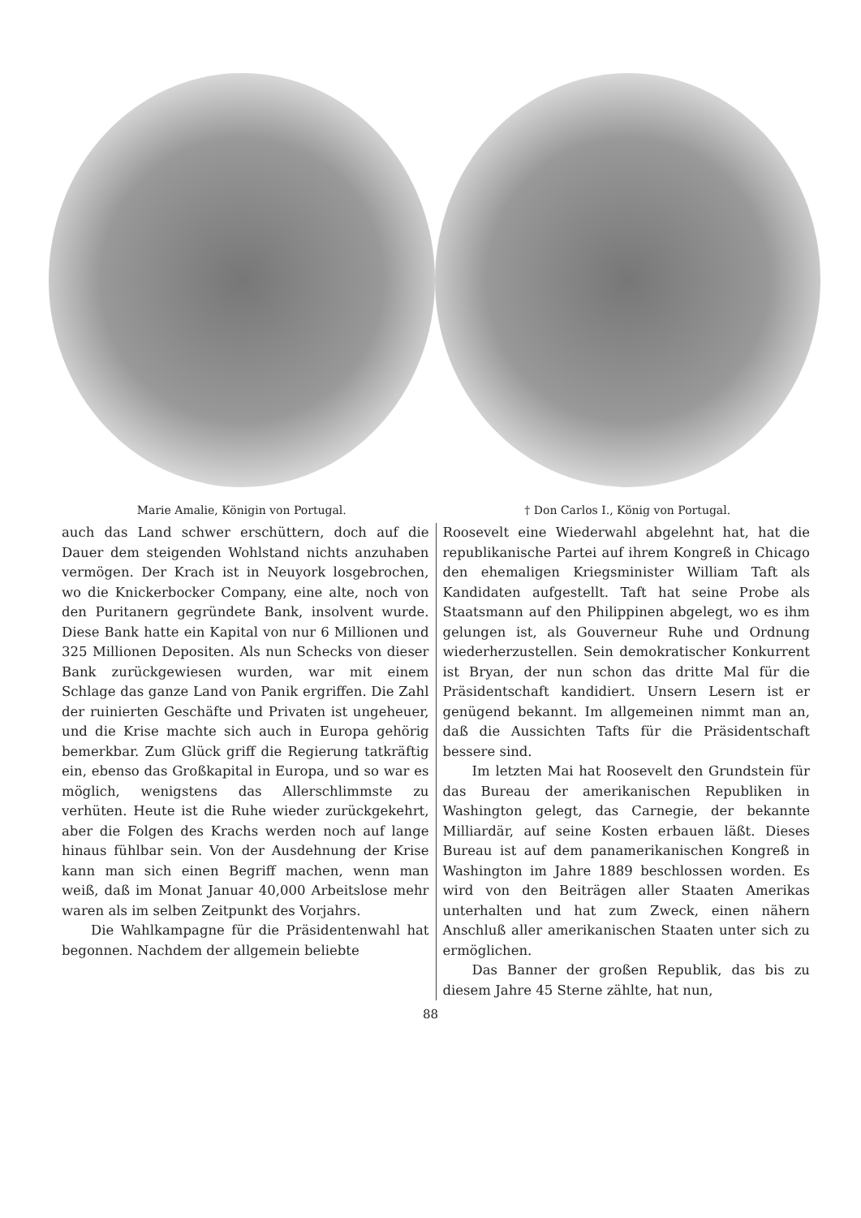Marie Amalie, Königin von Portugal. † Don Carlos I., König von Portugal.
auch das Land schwer erschüttern, doch auf die Dauer dem steigenden Wohlstand nichts anzuhaben vermögen. Der Krach ist in Neuyork losgebrochen, wo die Knickerbocker Company, eine alte, noch von den Puritanern gegründete Bank, insolvent wurde. Diese Bank hatte ein Kapital von nur 6 Millionen und 325 Millionen Depositen. Als nun Schecks von dieser Bank zurückgewiesen wurden, war mit einem Schlage das ganze Land von Panik ergriffen. Die Zahl der ruinierten Geschäfte und Privaten ist ungeheuer, und die Krise machte sich auch in Europa gehörig bemerkbar. Zum Glück griff die Regierung tatkräftig ein, ebenso das Großkapital in Europa, und so war es möglich, wenigstens das Allerschlimmste zu verhüten. Heute ist die Ruhe wieder zurückgekehrt, aber die Folgen des Krachs werden noch auf lange hinaus fühlbar sein. Von der Ausdehnung der Krise kann man sich einen Begriff machen, wenn man weiß, daß im Monat Januar 40,000 Arbeitslose mehr waren als im selben Zeitpunkt des Vorjahrs.
Die Wahlkampagne für die Präsidentenwahl hat begonnen. Nachdem der allgemein beliebte
Roosevelt eine Wiederwahl abgelehnt hat, hat die republikanische Partei auf ihrem Kongreß in Chicago den ehemaligen Kriegsminister William Taft als Kandidaten aufgestellt. Taft hat seine Probe als Staatsmann auf den Philippinen abgelegt, wo es ihm gelungen ist, als Gouverneur Ruhe und Ordnung wiederherzustellen. Sein demokratischer Konkurrent ist Bryan, der nun schon das dritte Mal für die Präsidentschaft kandidiert. Unsern Lesern ist er genügend bekannt. Im allgemeinen nimmt man an, daß die Aussichten Tafts für die Präsidentschaft bessere sind.
Im letzten Mai hat Roosevelt den Grundstein für das Bureau der amerikanischen Republiken in Washington gelegt, das Carnegie, der bekannte Milliardär, auf seine Kosten erbauen läßt. Dieses Bureau ist auf dem panamerikanischen Kongreß in Washington im Jahre 1889 beschlossen worden. Es wird von den Beiträgen aller Staaten Amerikas unterhalten und hat zum Zweck, einen nähern Anschluß aller amerikanischen Staaten unter sich zu ermöglichen.
Das Banner der großen Republik, das bis zu diesem Jahre 45 Sterne zählte, hat nun,
88